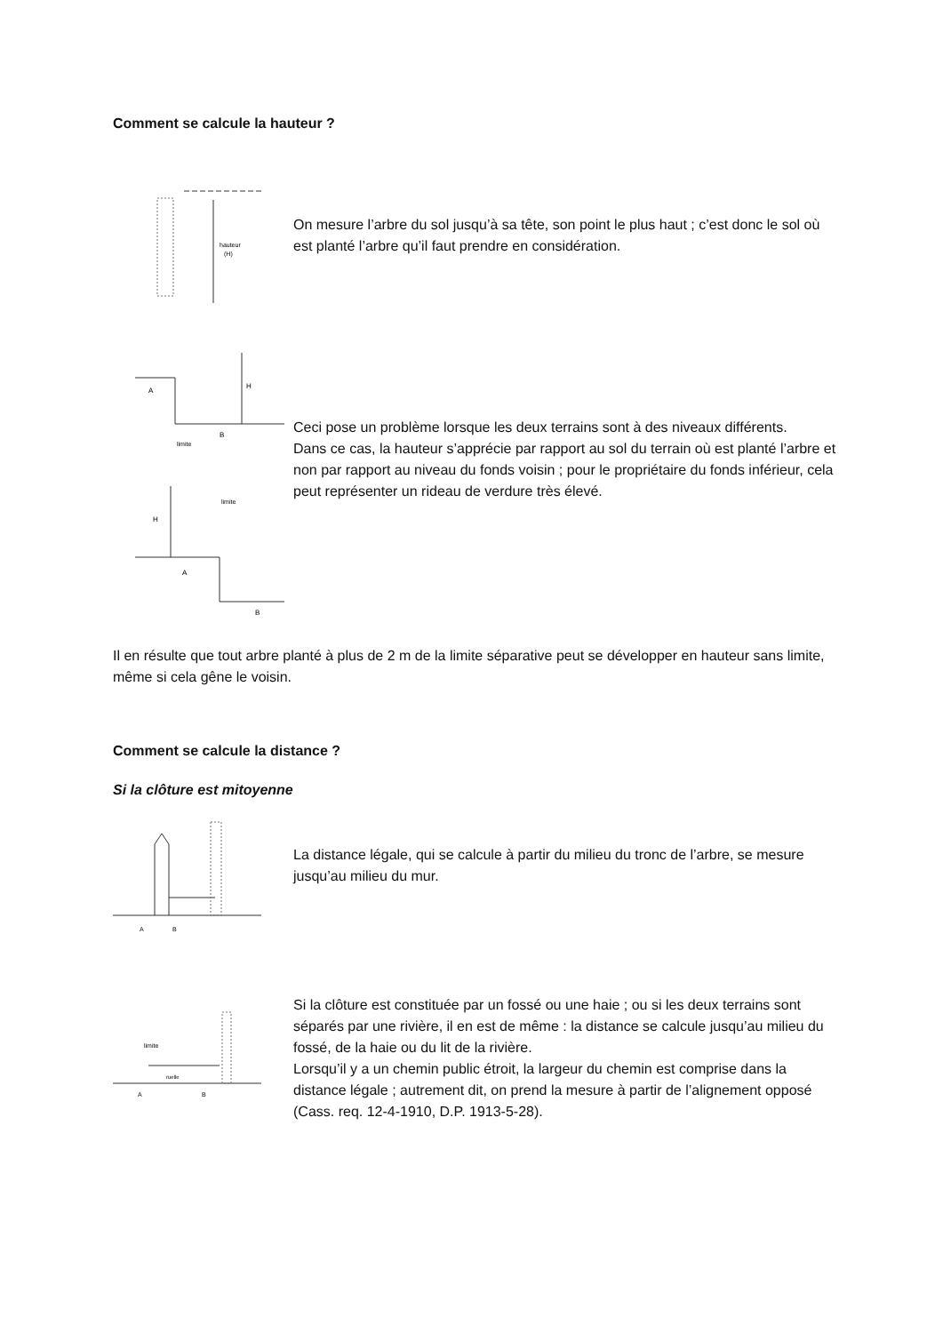Comment se calcule la hauteur ?
hauteur
(H)
On mesure l’arbre du sol jusqu’à sa tête, son point le plus haut ; c’est donc le sol où est planté l’arbre qu’il faut prendre en considération.
A
H
B
limite
H
A
B
limite
Ceci pose un problème lorsque les deux terrains sont à des niveaux différents.
Dans ce cas, la hauteur s’apprécie par rapport au sol du terrain où est planté l’arbre et non par rapport au niveau du fonds voisin ; pour le propriétaire du fonds inférieur, cela peut représenter un rideau de verdure très élevé.
Il en résulte que tout arbre planté à plus de 2 m de la limite séparative peut se développer en hauteur sans limite, même si cela gêne le voisin.
Comment se calcule la distance ?
Si la clôture est mitoyenne
A
B
La distance légale, qui se calcule à partir du milieu du tronc de l’arbre, se mesure jusqu’au milieu du mur.
limite
ruelle
A
B
Si la clôture est constituée par un fossé ou une haie ; ou si les deux terrains sont séparés par une rivière, il en est de même : la distance se calcule jusqu’au milieu du fossé, de la haie ou du lit de la rivière.
Lorsqu’il y a un chemin public étroit, la largeur du chemin est comprise dans la distance légale ; autrement dit, on prend la mesure à partir de l’alignement opposé (Cass. req. 12-4-1910, D.P. 1913-5-28).